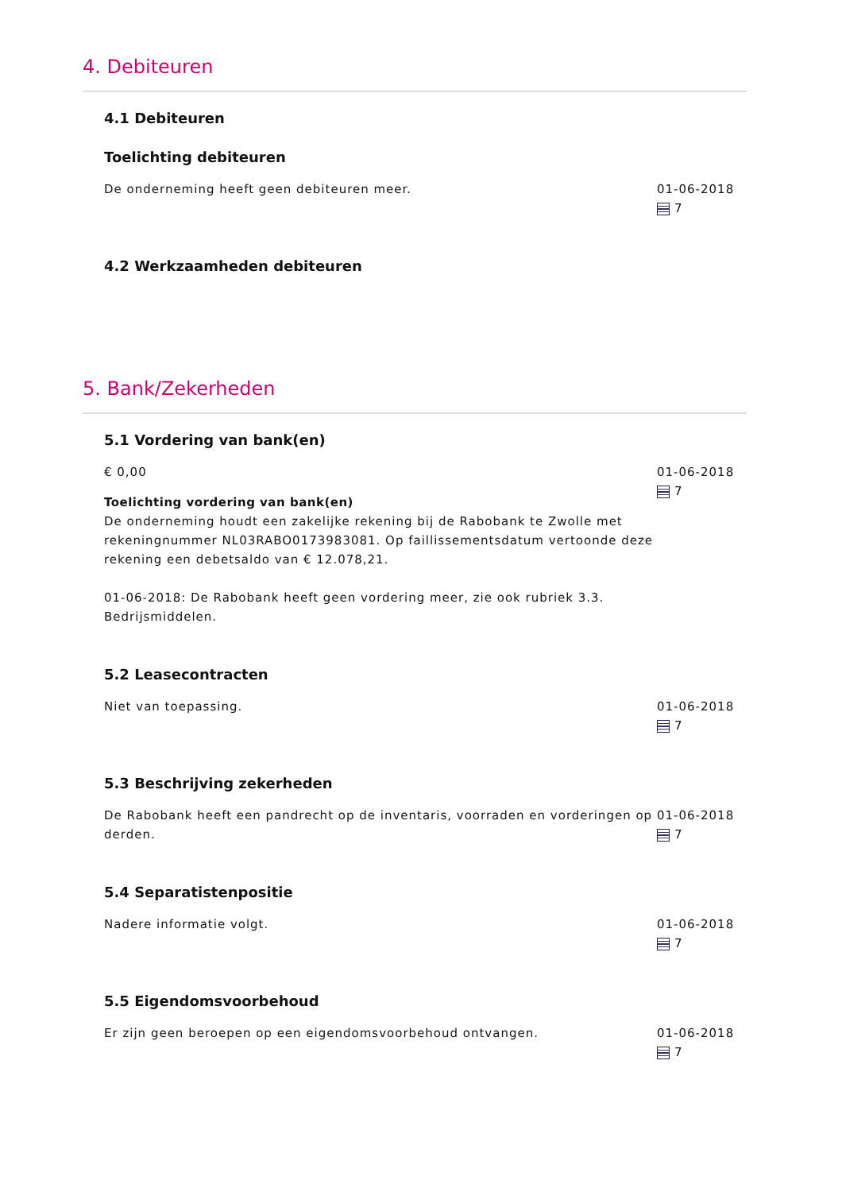4. Debiteuren
4.1 Debiteuren
Toelichting debiteuren
De onderneming heeft geen debiteuren meer. 01-06-2018
7
4.2 Werkzaamheden debiteuren
5. Bank/Zekerheden
5.1 Vordering van bank(en)
€ 0,00
Toelichting vordering van bank(en)
De onderneming houdt een zakelijke rekening bij de Rabobank te Zwolle met rekeningnummer NL03RABO0173983081. Op faillissementsdatum vertoonde deze rekening een debetsaldo van € 12.078,21.
01-06-2018: De Rabobank heeft geen vordering meer, zie ook rubriek 3.3. Bedrijsmiddelen.
01-06-2018
7
5.2 Leasecontracten
Niet van toepassing. 01-06-2018
7
5.3 Beschrijving zekerheden
De Rabobank heeft een pandrecht op de inventaris, voorraden en vorderingen op derden.
01-06-2018
7
5.4 Separatistenpositie
Nadere informatie volgt. 01-06-2018
7
5.5 Eigendomsvoorbehoud
Er zijn geen beroepen op een eigendomsvoorbehoud ontvangen. 01-06-2018
7